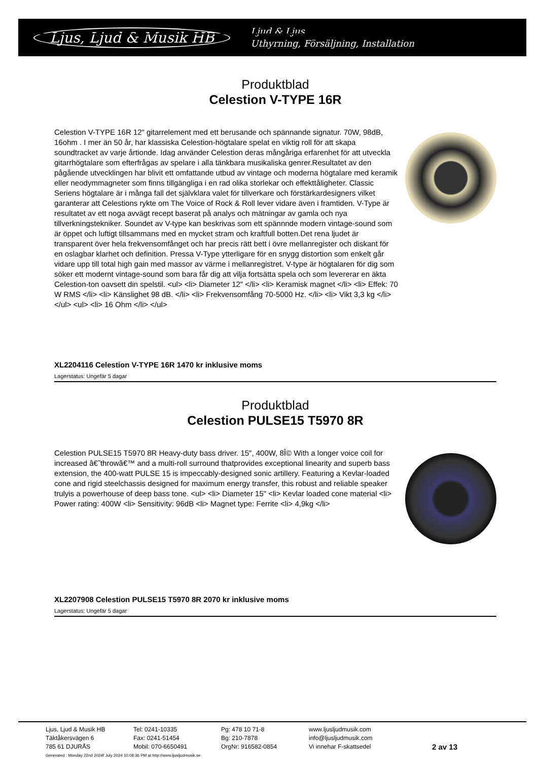Ljus, Ljud & Musik HB Ljud & Ljus
Uthyrning, Försäljning, Installation
Produktblad
Celestion V-TYPE 16R
Celestion V-TYPE 16R 12" gitarrelement med ett berusande och spännande signatur. 70W, 98dB, 16ohm . I mer än 50 år, har klassiska Celestion-högtalare spelat en viktig roll för att skapa soundtracket av varje årtionde. Idag använder Celestion deras mångåriga erfarenhet för att utveckla gitarrhögtalare som efterfrågas av spelare i alla tänkbara musikaliska genrer.Resultatet av den pågående utvecklingen har blivit ett omfattande utbud av vintage och moderna högtalare med keramik eller neodymmagneter som finns tillgängliga i en rad olika storlekar och effekttåligheter. Classic Seriens högtalare är i många fall det självklara valet för tillverkare och förstärkardesigners vilket garanterar att Celestions rykte om The Voice of Rock & Roll lever vidare även i framtiden. V-Type är resultatet av ett noga avvägt recept baserat på analys och mätningar av gamla och nya tillverkningstekniker. Soundet av V-type kan beskrivas som ett spännnde modern vintage-sound som är öppet och luftigt tillsammans med en mycket stram och kraftfull botten.Det rena ljudet är transparent över hela frekvensomfånget och har precis rätt bett i övre mellanregister och diskant för en oslagbar klarhet och definition. Pressa V-Type ytterligare för en snygg distortion som enkelt går vidare upp till total high gain med massor av värme i mellanregistret. V-type är högtalaren för dig som söker ett modernt vintage-sound som bara får dig att vilja fortsätta spela och som levererar en äkta Celestion-ton oavsett din spelstil. <ul> <li> Diameter 12" </li> <li> Keramisk magnet </li> <li> Effek: 70 W RMS </li> <li> Känslighet 98 dB. </li> <li> Frekvensomfång 70-5000 Hz. </li> <li> Vikt 3,3 kg </li> </ul> <ul> <li> 16 Ohm </li> </ul>
XL2204116 Celestion V-TYPE 16R 1470 kr inklusive moms
Lagerstatus: Ungefär 5 dagar
Produktblad
Celestion PULSE15 T5970 8R
Celestion PULSE15 T5970 8R Heavy-duty bass driver. 15", 400W, 8Î© With a longer voice coil for increased â€˜throwâ€™ and a multi-roll surround thatprovides exceptional linearity and superb bass extension, the 400-watt PULSE 15 is impeccably-designed sonic artillery. Featuring a Kevlar-loaded cone and rigid steelchassis designed for maximum energy transfer, this robust and reliable speaker trulyis a powerhouse of deep bass tone. <ul> <li> Diameter 15" <li> Kevlar loaded cone material <li> Power rating: 400W <li> Sensitivity: 96dB <li> Magnet type: Ferrite <li> 4,9kg </li>
XL2207908 Celestion PULSE15 T5970 8R 2070 kr inklusive moms
Lagerstatus: Ungefär 5 dagar
Ljus, Ljud & Musik HB
Täktåkersvägen 6
785 61 DJURÅS
Tel: 0241-10335
Fax: 0241-51454
Mobil: 070-6650491
Pg: 478 10 71-8
Bg: 210-7878
OrgNr: 916582-0854
www.ljusljudmusik.com
info@ljusljudmusik.com
Vi innehar F-skattsedel
2 av 13
Generated : Monday 22nd 2024f July 2024 10:08:36 PM at http://www.ljusljudmusik.se